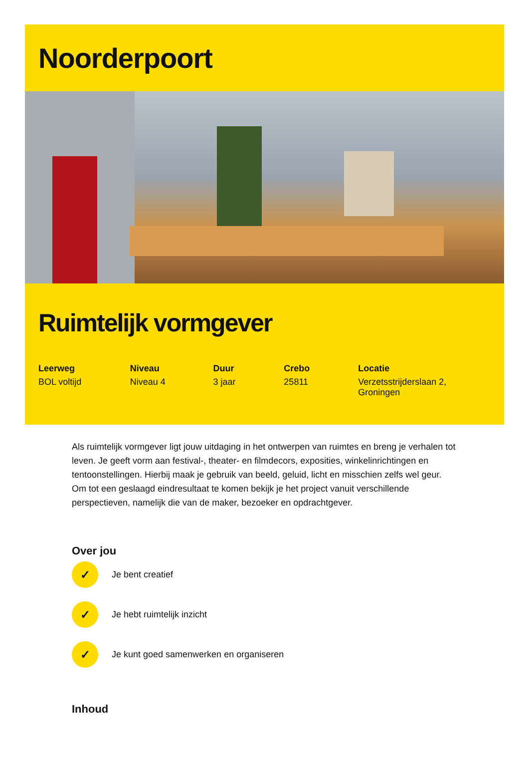Noorderpoort
Ruimtelijk vormgever
Leerweg
BOL voltijd
Niveau
Niveau 4
Duur
3 jaar
Crebo
25811
Locatie
Verzetsstrijderslaan 2, Groningen
Als ruimtelijk vormgever ligt jouw uitdaging in het ontwerpen van ruimtes en breng je verhalen tot leven. Je geeft vorm aan festival-, theater- en filmdecors, exposities, winkelinrichtingen en tentoonstellingen. Hierbij maak je gebruik van beeld, geluid, licht en misschien zelfs wel geur. Om tot een geslaagd eindresultaat te komen bekijk je het project vanuit verschillende perspectieven, namelijk die van de maker, bezoeker en opdrachtgever.
Over jou
✓
Je bent creatief
✓
Je hebt ruimtelijk inzicht
✓
Je kunt goed samenwerken en organiseren
Inhoud